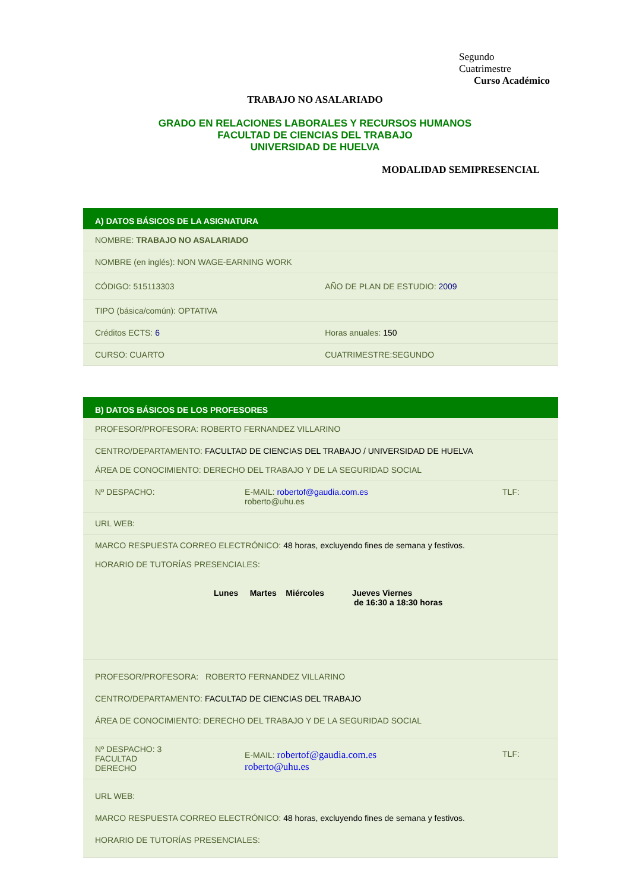Segundo
Cuatrimestre
Curso Académico
TRABAJO NO ASALARIADO
GRADO EN RELACIONES LABORALES Y RECURSOS HUMANOS
FACULTAD DE CIENCIAS DEL TRABAJO
UNIVERSIDAD DE HUELVA
MODALIDAD SEMIPRESENCIAL
| A) DATOS BÁSICOS DE LA ASIGNATURA | |
| --- | --- |
| NOMBRE: TRABAJO NO ASALARIADO | |
| NOMBRE (en inglés): NON WAGE-EARNING WORK | |
| CÓDIGO: 515113303 | AÑO DE PLAN DE ESTUDIO: 2009 |
| TIPO (básica/común): OPTATIVA | |
| Créditos ECTS: 6 | Horas anuales: 150 |
| CURSO: CUARTO | CUATRIMESTRE:SEGUNDO |
| B) DATOS BÁSICOS DE LOS PROFESORES | | |
| --- | --- | --- |
| PROFESOR/PROFESORA: ROBERTO FERNANDEZ VILLARINO | | |
| CENTRO/DEPARTAMENTO: FACULTAD DE CIENCIAS DEL TRABAJO / UNIVERSIDAD DE HUELVA ÁREA DE CONOCIMIENTO: DERECHO DEL TRABAJO Y DE LA SEGURIDAD SOCIAL | | |
| Nº DESPACHO: | E-MAIL: robertof@gaudia.com.es roberto@uhu.es | TLF: |
| URL WEB: | | |
| MARCO RESPUESTA CORREO ELECTRÓNICO: 48 horas, excluyendo fines de semana y festivos. HORARIO DE TUTORÍAS PRESENCIALES: Lunes Martes Miércoles Jueves Viernes de 16:30 a 18:30 horas | | |
| PROFESOR/PROFESORA: ROBERTO FERNANDEZ VILLARINO CENTRO/DEPARTAMENTO: FACULTAD DE CIENCIAS DEL TRABAJO ÁREA DE CONOCIMIENTO: DERECHO DEL TRABAJO Y DE LA SEGURIDAD SOCIAL | | |
| Nº DESPACHO: 3 FACULTAD DERECHO | E-MAIL: robertof@gaudia.com.es roberto@uhu.es | TLF: |
| URL WEB: MARCO RESPUESTA CORREO ELECTRÓNICO: 48 horas, excluyendo fines de semana y festivos. HORARIO DE TUTORÍAS PRESENCIALES: | | |